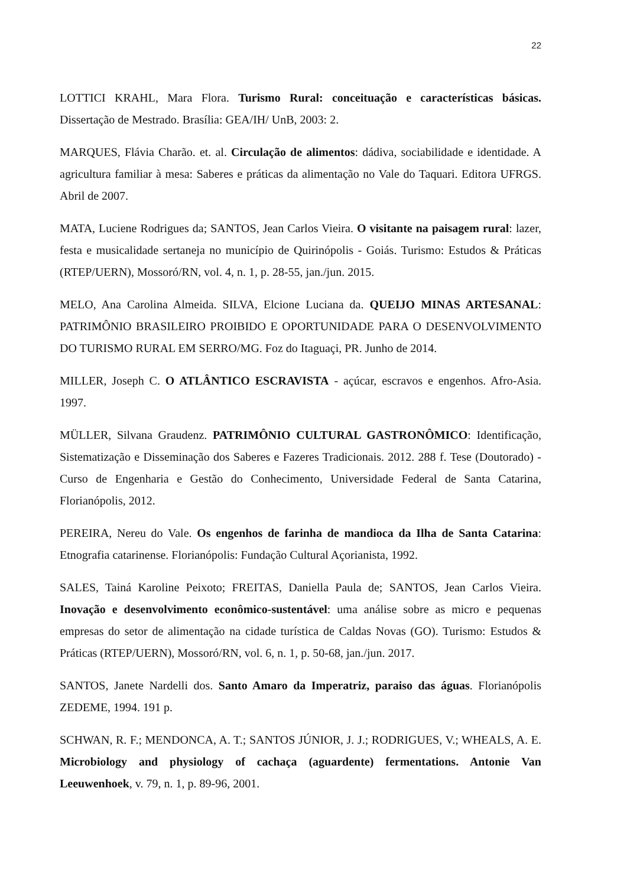22
LOTTICI KRAHL, Mara Flora. Turismo Rural: conceituação e características básicas. Dissertação de Mestrado. Brasília: GEA/IH/ UnB, 2003: 2.
MARQUES, Flávia Charão. et. al. Circulação de alimentos: dádiva, sociabilidade e identidade. A agricultura familiar à mesa: Saberes e práticas da alimentação no Vale do Taquari. Editora UFRGS. Abril de 2007.
MATA, Luciene Rodrigues da; SANTOS, Jean Carlos Vieira. O visitante na paisagem rural: lazer, festa e musicalidade sertaneja no município de Quirinópolis - Goiás. Turismo: Estudos & Práticas (RTEP/UERN), Mossoró/RN, vol. 4, n. 1, p. 28-55, jan./jun. 2015.
MELO, Ana Carolina Almeida. SILVA, Elcione Luciana da. QUEIJO MINAS ARTESANAL: PATRIMÔNIO BRASILEIRO PROIBIDO E OPORTUNIDADE PARA O DESENVOLVIMENTO DO TURISMO RURAL EM SERRO/MG. Foz do Itaguaçi, PR. Junho de 2014.
MILLER, Joseph C. O ATLÂNTICO ESCRAVISTA - açúcar, escravos e engenhos. Afro-Asia. 1997.
MÜLLER, Silvana Graudenz. PATRIMÔNIO CULTURAL GASTRONÔMICO: Identificação, Sistematização e Disseminação dos Saberes e Fazeres Tradicionais. 2012. 288 f. Tese (Doutorado) - Curso de Engenharia e Gestão do Conhecimento, Universidade Federal de Santa Catarina, Florianópolis, 2012.
PEREIRA, Nereu do Vale. Os engenhos de farinha de mandioca da Ilha de Santa Catarina: Etnografia catarinense. Florianópolis: Fundação Cultural Açorianista, 1992.
SALES, Tainá Karoline Peixoto; FREITAS, Daniella Paula de; SANTOS, Jean Carlos Vieira. Inovação e desenvolvimento econômico-sustentável: uma análise sobre as micro e pequenas empresas do setor de alimentação na cidade turística de Caldas Novas (GO). Turismo: Estudos & Práticas (RTEP/UERN), Mossoró/RN, vol. 6, n. 1, p. 50-68, jan./jun. 2017.
SANTOS, Janete Nardelli dos. Santo Amaro da Imperatriz, paraiso das águas. Florianópolis ZEDEME, 1994. 191 p.
SCHWAN, R. F.; MENDONCA, A. T.; SANTOS JÚNIOR, J. J.; RODRIGUES, V.; WHEALS, A. E. Microbiology and physiology of cachaça (aguardente) fermentations. Antonie Van Leeuwenhoek, v. 79, n. 1, p. 89-96, 2001.